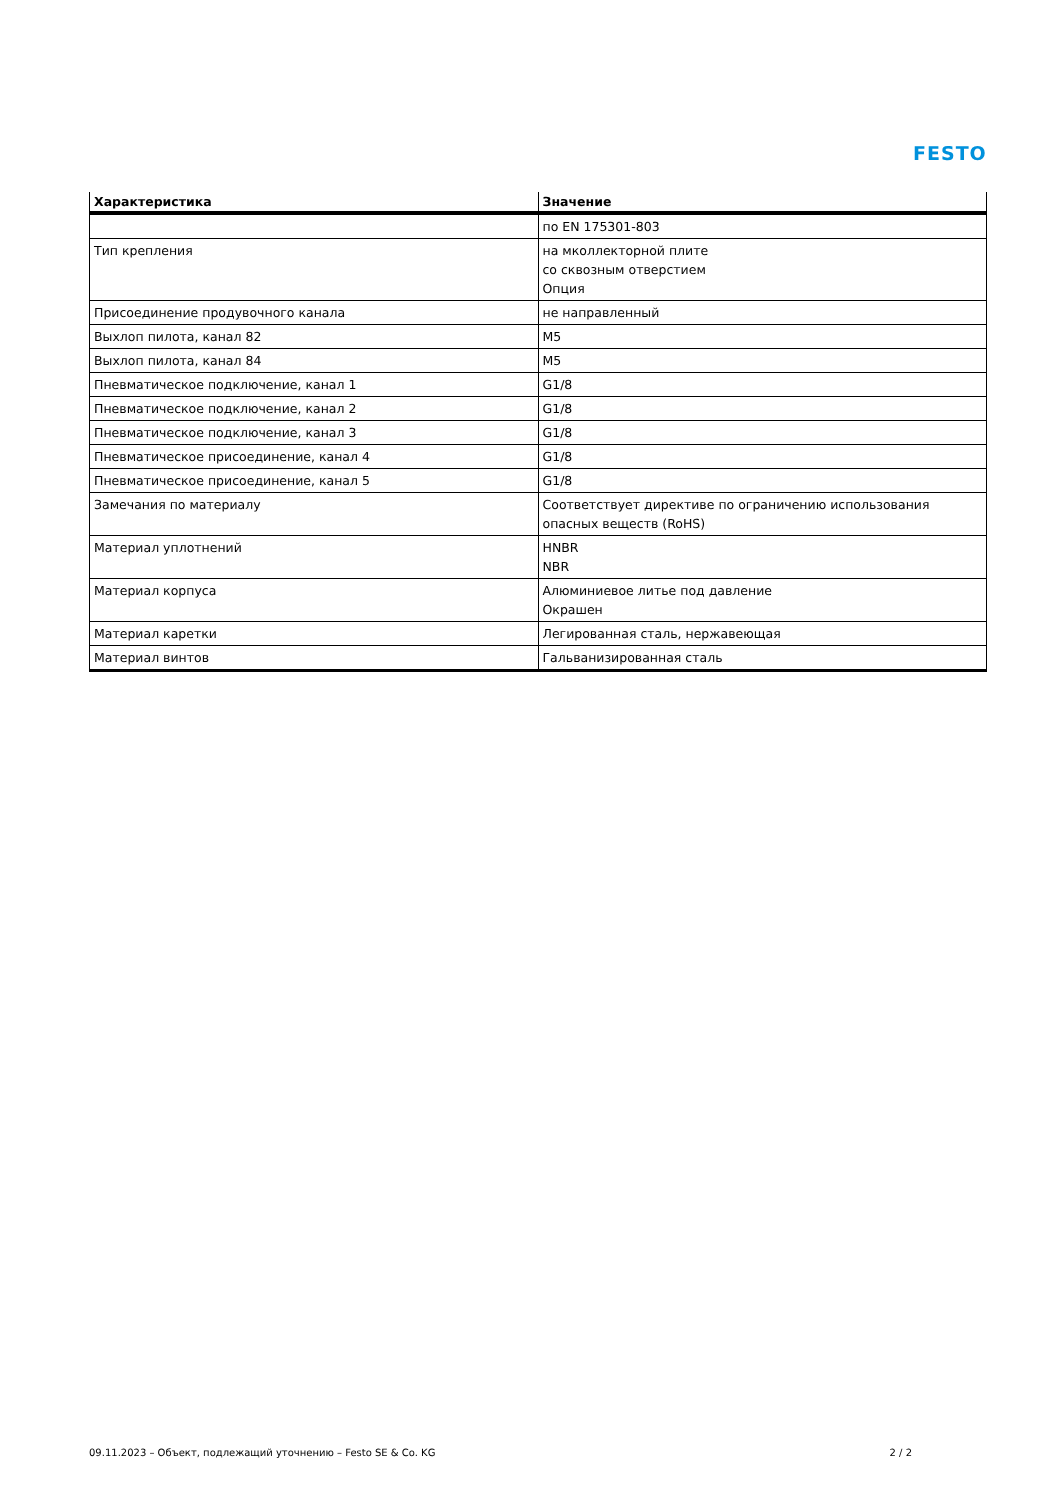FESTO
| Характеристика | Значение |
| --- | --- |
| | по EN 175301-803 |
| Тип крепления | на мколлекторной плите со сквозным отверстием Опция |
| Присоединение продувочного канала | не направленный |
| Выхлоп пилота, канал 82 | M5 |
| Выхлоп пилота, канал 84 | M5 |
| Пневматическое подключение, канал 1 | G1/8 |
| Пневматическое подключение, канал 2 | G1/8 |
| Пневматическое подключение, канал 3 | G1/8 |
| Пневматическое присоединение, канал 4 | G1/8 |
| Пневматическое присоединение, канал 5 | G1/8 |
| Замечания по материалу | Соответствует директиве по ограничению использования опасных веществ (RoHS) |
| Материал уплотнений | HNBR NBR |
| Материал корпуса | Алюминиевое литье под давление Окрашен |
| Материал каретки | Легированная сталь, нержавеющая |
| Материал винтов | Гальванизированная сталь |
09.11.2023 – Объект, подлежащий уточнению – Festo SE & Co. KG 2 / 2